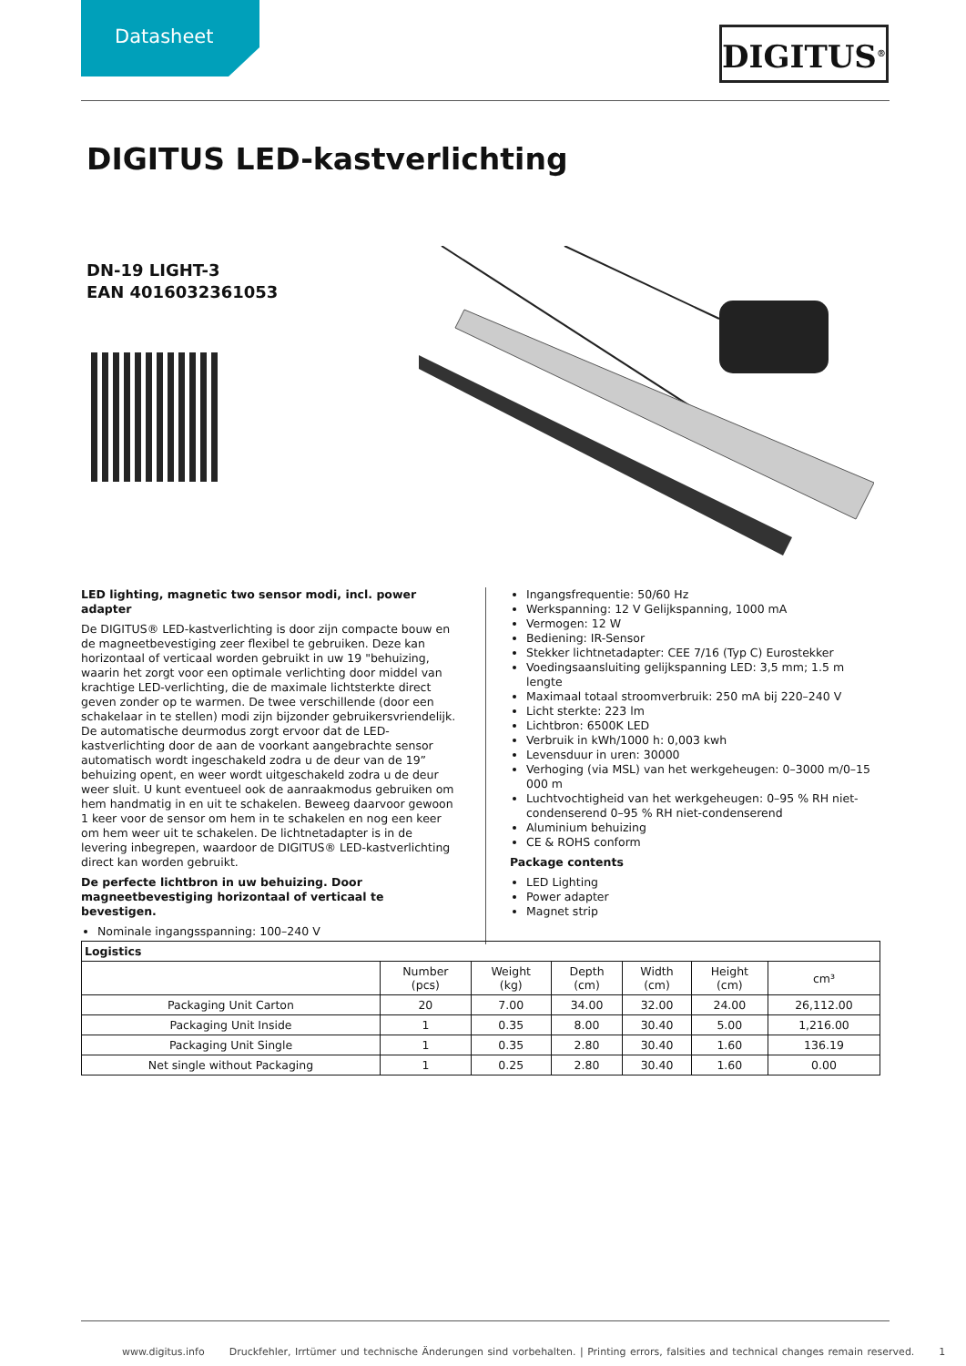Datasheet DIGITUS<sup>®</sup>
DIGITUS LED-kastverlichting
DN-19 LIGHT-3
EAN 4016032361053
LED lighting, magnetic two sensor modi, incl. power adapter
De DIGITUS® LED-kastverlichting is door zijn compacte bouw en de magneetbevestiging zeer flexibel te gebruiken. Deze kan horizontaal of verticaal worden gebruikt in uw 19 "behuizing, waarin het zorgt voor een optimale verlichting door middel van krachtige LED-verlichting, die de maximale lichtsterkte direct geven zonder op te warmen. De twee verschillende (door een schakelaar in te stellen) modi zijn bijzonder gebruikersvriendelijk. De automatische deurmodus zorgt ervoor dat de LED-kastverlichting door de aan de voorkant aangebrachte sensor automatisch wordt ingeschakeld zodra u de deur van de 19” behuizing opent, en weer wordt uitgeschakeld zodra u de deur weer sluit. U kunt eventueel ook de aanraakmodus gebruiken om hem handmatig in en uit te schakelen. Beweeg daarvoor gewoon 1 keer voor de sensor om hem in te schakelen en nog een keer om hem weer uit te schakelen. De lichtnetadapter is in de levering inbegrepen, waardoor de DIGITUS® LED-kastverlichting direct kan worden gebruikt.
De perfecte lichtbron in uw behuizing. Door magneetbevestiging horizontaal of verticaal te bevestigen.
Nominale ingangsspanning: 100–240 V
Ingangsfrequentie: 50/60 Hz
Werkspanning: 12 V Gelijkspanning, 1000 mA
Vermogen: 12 W
Bediening: IR-Sensor
Stekker lichtnetadapter: CEE 7/16 (Typ C) Eurostekker
Voedingsaansluiting gelijkspanning LED: 3,5 mm; 1.5 m lengte
Maximaal totaal stroomverbruik: 250 mA bij 220–240 V
Licht sterkte: 223 lm
Lichtbron: 6500K LED
Verbruik in kWh/1000 h: 0,003 kwh
Levensduur in uren: 30000
Verhoging (via MSL) van het werkgeheugen: 0–3000 m/0–15 000 m
Luchtvochtigheid van het werkgeheugen: 0–95 % RH niet-condenserend 0–95 % RH niet-condenserend
Aluminium behuizing
CE & ROHS conform
Package contents
LED Lighting
Power adapter
Magnet strip
| Logistics | | | | | | |
| --- | --- | --- | --- | --- | --- | --- |
| | Number (pcs) | Weight (kg) | Depth (cm) | Width (cm) | Height (cm) | cm³ |
| Packaging Unit Carton | 20 | 7.00 | 34.00 | 32.00 | 24.00 | 26,112.00 |
| Packaging Unit Inside | 1 | 0.35 | 8.00 | 30.40 | 5.00 | 1,216.00 |
| Packaging Unit Single | 1 | 0.35 | 2.80 | 30.40 | 1.60 | 136.19 |
| Net single without Packaging | 1 | 0.25 | 2.80 | 30.40 | 1.60 | 0.00 |
www.digitus.info Druckfehler, Irrtümer und technische Änderungen sind vorbehalten. | Printing errors, falsities and technical changes remain reserved. 1